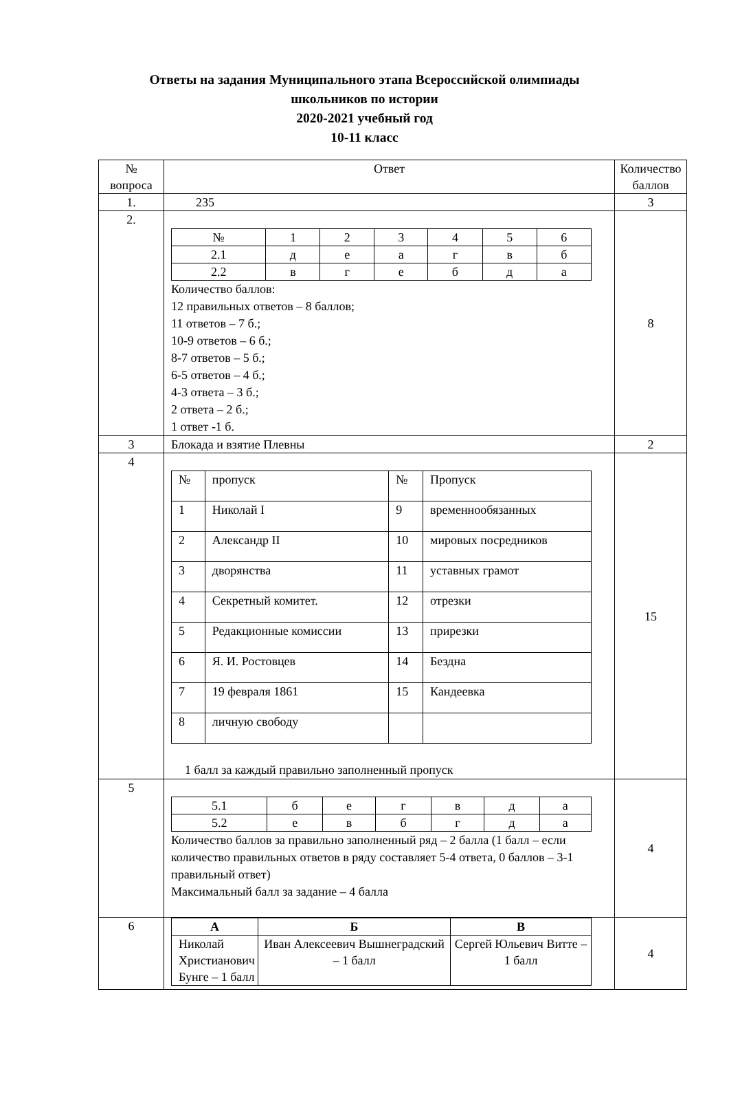Ответы на задания Муниципального этапа Всероссийской олимпиады
школьников по истории
2020-2021 учебный год
10-11 класс
| № вопроса | Ответ | Количество баллов |
| 1. | 235 | 3 |
| 2. | / № / 1 / 2 / 3 / 4 / 5 / 6 / / 2.1 / д / е / а / г / в / б / / 2.2 / в / г / е / б / д / а / Количество баллов: 12 правильных ответов – 8 баллов; 11 ответов – 7 б.; 10-9 ответов – 6 б.; 8-7 ответов – 5 б.; 6-5 ответов – 4 б.; 4-3 ответа – 3 б.; 2 ответа – 2 б.; 1 ответ -1 б. | 8 |
| 3 | Блокада и взятие Плевны | 2 |
| 4 | / № / пропуск / № / Пропуск / / 1 / Николай I / 9 / временнообязанных / / 2 / Александр II / 10 / мировых посредников / / 3 / дворянства / 11 / уставных грамот / / 4 / Секретный комитет. / 12 / отрезки / / 5 / Редакционные комиссии / 13 / прирезки / / 6 / Я. И. Ростовцев / 14 / Бездна / / 7 / 19 февраля 1861 / 15 / Кандеевка / / 8 / личную свободу / / / 1 балл за каждый правильно заполненный пропуск | 15 |
| 5 | / 5.1 / б / е / г / в / д / а / / 5.2 / е / в / б / г / д / а / Количество баллов за правильно заполненный ряд – 2 балла (1 балл – если количество правильных ответов в ряду составляет 5-4 ответа, 0 баллов – 3-1 правильный ответ) Максимальный балл за задание – 4 балла | 4 |
| 6 | / А / Б / В / / --- / --- / --- / / Николай Христианович Бунге – 1 балл / Иван Алексеевич Вышнеградский – 1 балл / Сергей Юльевич Витте – 1 балл / | 4 |